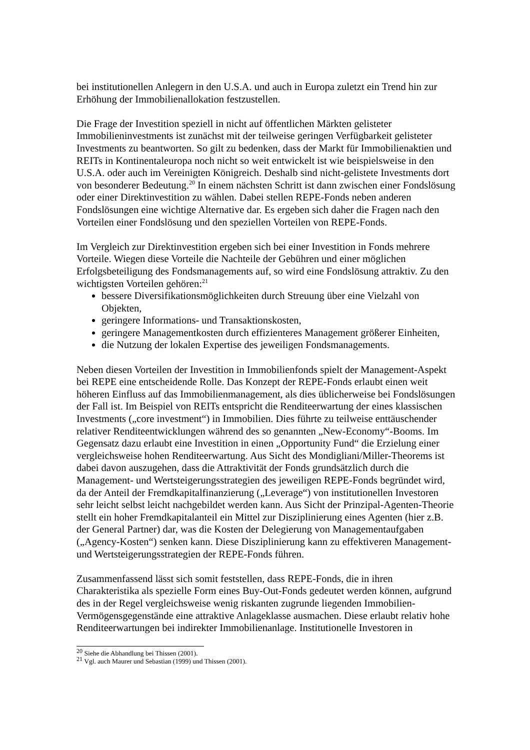bei institutionellen Anlegern in den U.S.A. und auch in Europa zuletzt ein Trend hin zur Erhöhung der Immobilienallokation festzustellen.
Die Frage der Investition speziell in nicht auf öffentlichen Märkten gelisteter Immobilieninvestments ist zunächst mit der teilweise geringen Verfügbarkeit gelisteter Investments zu beantworten. So gilt zu bedenken, dass der Markt für Immobilienaktien und REITs in Kontinentaleuropa noch nicht so weit entwickelt ist wie beispielsweise in den U.S.A. oder auch im Vereinigten Königreich. Deshalb sind nicht-gelistete Investments dort von besonderer Bedeutung.<sup>20</sup> In einem nächsten Schritt ist dann zwischen einer Fondslösung oder einer Direktinvestition zu wählen. Dabei stellen REPE-Fonds neben anderen Fondslösungen eine wichtige Alternative dar. Es ergeben sich daher die Fragen nach den Vorteilen einer Fondslösung und den speziellen Vorteilen von REPE-Fonds.
Im Vergleich zur Direktinvestition ergeben sich bei einer Investition in Fonds mehrere Vorteile. Wiegen diese Vorteile die Nachteile der Gebühren und einer möglichen Erfolgsbeteiligung des Fondsmanagements auf, so wird eine Fondslösung attraktiv. Zu den wichtigsten Vorteilen gehören:<sup>21</sup>
bessere Diversifikationsmöglichkeiten durch Streuung über eine Vielzahl von Objekten,
geringere Informations- und Transaktionskosten,
geringere Managementkosten durch effizienteres Management größerer Einheiten,
die Nutzung der lokalen Expertise des jeweiligen Fondsmanagements.
Neben diesen Vorteilen der Investition in Immobilienfonds spielt der Management-Aspekt bei REPE eine entscheidende Rolle. Das Konzept der REPE-Fonds erlaubt einen weit höheren Einfluss auf das Immobilienmanagement, als dies üblicherweise bei Fondslösungen der Fall ist. Im Beispiel von REITs entspricht die Renditeerwartung der eines klassischen Investments („core investment“) in Immobilien. Dies führte zu teilweise enttäuschender relativer Renditeentwicklungen während des so genannten „New-Economy“-Booms. Im Gegensatz dazu erlaubt eine Investition in einen „Opportunity Fund“ die Erzielung einer vergleichsweise hohen Renditeerwartung. Aus Sicht des Mondigliani/Miller-Theorems ist dabei davon auszugehen, dass die Attraktivität der Fonds grundsätzlich durch die Management- und Wertsteigerungsstrategien des jeweiligen REPE-Fonds begründet wird, da der Anteil der Fremdkapitalfinanzierung („Leverage“) von institutionellen Investoren sehr leicht selbst leicht nachgebildet werden kann. Aus Sicht der Prinzipal-Agenten-Theorie stellt ein hoher Fremdkapitalanteil ein Mittel zur Disziplinierung eines Agenten (hier z.B. der General Partner) dar, was die Kosten der Delegierung von Managementaufgaben („Agency-Kosten“) senken kann. Diese Disziplinierung kann zu effektiveren Management- und Wertsteigerungsstrategien der REPE-Fonds führen.
Zusammenfassend lässt sich somit feststellen, dass REPE-Fonds, die in ihren Charakteristika als spezielle Form eines Buy-Out-Fonds gedeutet werden können, aufgrund des in der Regel vergleichsweise wenig riskanten zugrunde liegenden Immobilien-Vermögensgegenstände eine attraktive Anlageklasse ausmachen. Diese erlaubt relativ hohe Renditeerwartungen bei indirekter Immobilienanlage. Institutionelle Investoren in
<sup>20</sup> Siehe die Abhandlung bei Thissen (2001).
<sup>21</sup> Vgl. auch Maurer und Sebastian (1999) und Thissen (2001).